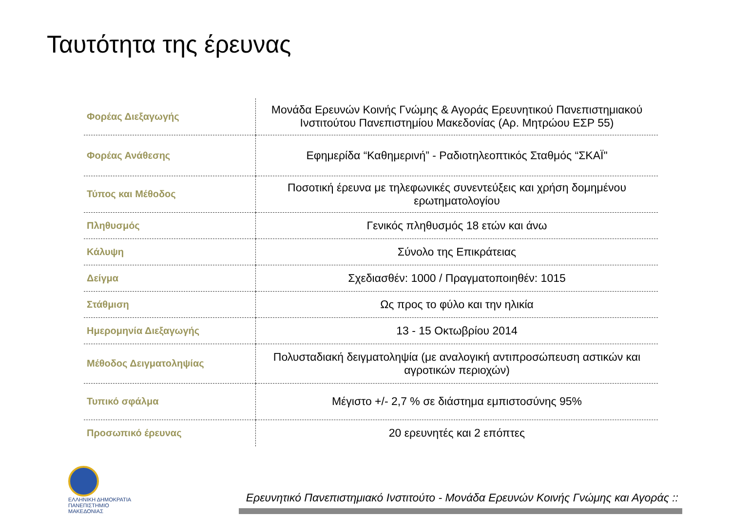Ταυτότητα της έρευνας
| Φορέας Διεξαγωγής | Μονάδα Ερευνών Κοινής Γνώμης & Αγοράς Ερευνητικού Πανεπιστημιακού Ινστιτούτου Πανεπιστημίου Μακεδονίας (Αρ. Μητρώου ΕΣΡ 55) |
| Φορέας Ανάθεσης | Εφημερίδα “Καθημερινή” - Ραδιοτηλεοπτικός Σταθμός “ΣΚΑΪ" |
| Τύπος και Μέθοδος | Ποσοτική έρευνα με τηλεφωνικές συνεντεύξεις και χρήση δομημένου ερωτηματολογίου |
| Πληθυσμός | Γενικός πληθυσμός 18 ετών και άνω |
| Κάλυψη | Σύνολο της Επικράτειας |
| Δείγμα | Σχεδιασθέν: 1000 / Πραγματοποιηθέν: 1015 |
| Στάθμιση | Ως προς το φύλο και την ηλικία |
| Ημερομηνία Διεξαγωγής | 13 - 15 Οκτωβρίου 2014 |
| Μέθοδος Δειγματοληψίας | Πολυσταδιακή δειγματοληψία (με αναλογική αντιπροσώπευση αστικών και αγροτικών περιοχών) |
| Τυπικό σφάλμα | Μέγιστο +/- 2,7 % σε διάστημα εμπιστοσύνης 95% |
| Προσωπικό έρευνας | 20 ερευνητές και 2 επόπτες |
ΕΛΛΗΝΙΚΗ ΔΗΜΟΚΡΑΤΙΑ
ΠΑΝΕΠΙΣΤΗΜΙΟ
ΜΑΚΕΔΟΝΙΑΣ
Ερευνητικό Πανεπιστημιακό Ινστιτούτο - Μονάδα Ερευνών Κοινής Γνώμης και Αγοράς ::